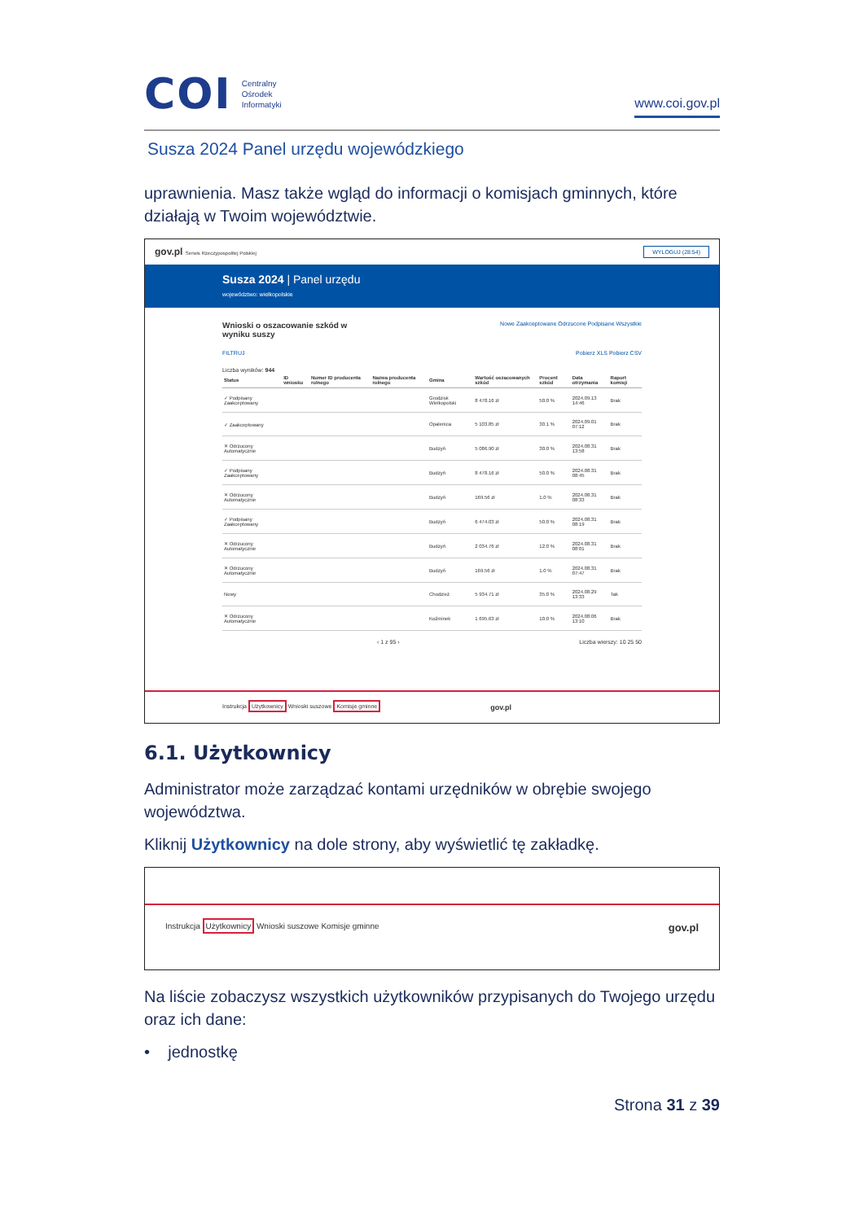COI Centralny
Ośrodek
Informatyki
www.coi.gov.pl
Susza 2024 Panel urzędu wojewódzkiego
uprawnienia. Masz także wgląd do informacji o komisjach gminnych, które działają w Twoim województwie.
gov.pl Serwis Rzeczypospolitej Polskiej WYLOGUJ (28:54)
Susza 2024 | Panel urzędu
województwo: wielkopolskie
Wnioski o oszacowanie szkód w
wyniku suszy Nowe Zaakceptowane Odrzucone Podpisane Wszystkie
FILTRUJ Pobierz XLS Pobierz CSV
Liczba wyników: 944
| Status | ID wniosku | Numer ID producenta rolnego | Nazwa producenta rolnego | Gmina | Wartość oszacowanych szkód | Procent szkód | Data otrzymania | Raport komisji |
| --- | --- | --- | --- | --- | --- | --- | --- | --- |
| ✓ Podpisany Zaakceptowany | | | | Grodzisk Wielkopolski | 8 478.16 zł | 50.0 % | 2024.09.13 14:46 | Brak |
| ✓ Zaakceptowany | | | | Opalenica | 5 103.85 zł | 30.1 % | 2024.09.01 07:12 | Brak |
| ✕ Odrzucony Automatycznie | | | | Budzyń | 5 086.90 zł | 30.0 % | 2024.08.31 13:58 | Brak |
| ✓ Podpisany Zaakceptowany | | | | Budzyń | 8 478.16 zł | 50.0 % | 2024.08.31 08:45 | Brak |
| ✕ Odrzucony Automatycznie | | | | Budzyń | 169.56 zł | 1.0 % | 2024.08.31 08:33 | Brak |
| ✓ Podpisany Zaakceptowany | | | | Budzyń | 6 474.03 zł | 50.0 % | 2024.08.31 08:19 | Brak |
| ✕ Odrzucony Automatycznie | | | | Budzyń | 2 034.76 zł | 12.0 % | 2024.08.31 08:01 | Brak |
| ✕ Odrzucony Automatycznie | | | | Budzyń | 169.56 zł | 1.0 % | 2024.08.31 07:47 | Brak |
| Nowy | | | | Chodzież | 5 934.71 zł | 35.0 % | 2024.08.29 13:33 | Tak |
| ✕ Odrzucony Automatycznie | | | | Koźminek | 1 695.63 zł | 10.0 % | 2024.08.06 13:10 | Brak |
‹ 1 z 95 › Liczba wierszy: 10 25 50
Instrukcja Użytkownicy Wnioski suszowe Komisje gminne gov.pl
6.1. Użytkownicy
Administrator może zarządzać kontami urzędników w obrębie swojego województwa.
Kliknij Użytkownicy na dole strony, aby wyświetlić tę zakładkę.
Instrukcja Użytkownicy Wnioski suszowe Komisje gminne gov.pl
Na liście zobaczysz wszystkich użytkowników przypisanych do Twojego urzędu oraz ich dane:
• jednostkę
Strona 31 z 39